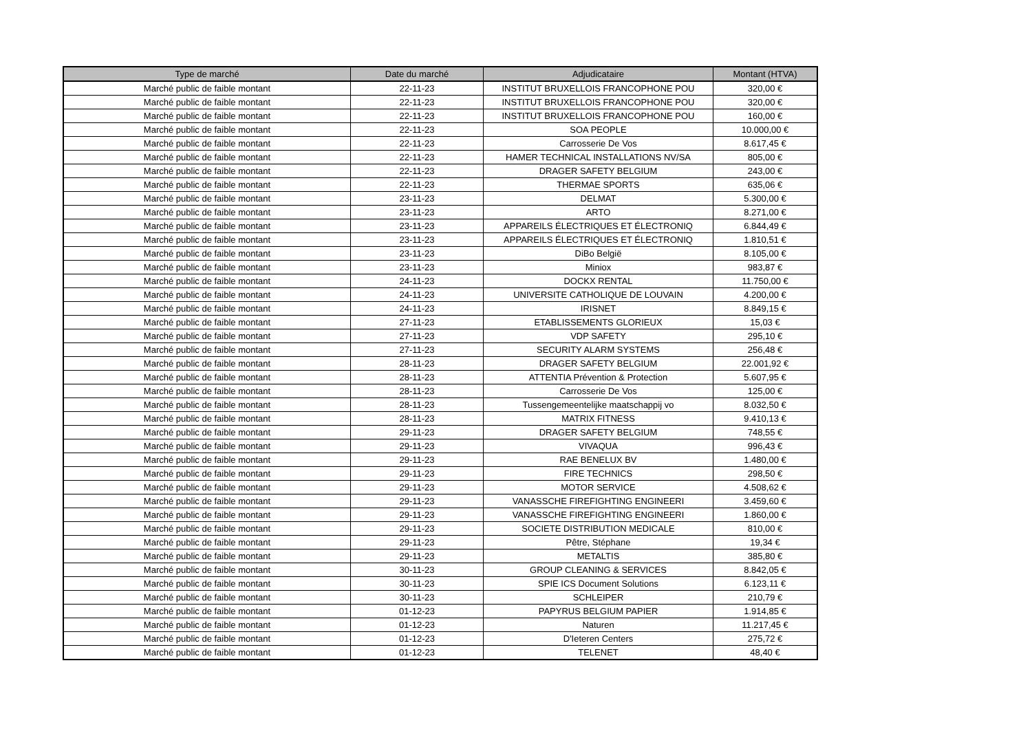| Type de marché | Date du marché | Adjudicataire | Montant (HTVA) |
| --- | --- | --- | --- |
| Marché public de faible montant | 22-11-23 | INSTITUT BRUXELLOIS FRANCOPHONE POU | 320,00 € |
| Marché public de faible montant | 22-11-23 | INSTITUT BRUXELLOIS FRANCOPHONE POU | 320,00 € |
| Marché public de faible montant | 22-11-23 | INSTITUT BRUXELLOIS FRANCOPHONE POU | 160,00 € |
| Marché public de faible montant | 22-11-23 | SOA PEOPLE | 10.000,00 € |
| Marché public de faible montant | 22-11-23 | Carrosserie De Vos | 8.617,45 € |
| Marché public de faible montant | 22-11-23 | HAMER TECHNICAL INSTALLATIONS NV/SA | 805,00 € |
| Marché public de faible montant | 22-11-23 | DRAGER SAFETY BELGIUM | 243,00 € |
| Marché public de faible montant | 22-11-23 | THERMAE SPORTS | 635,06 € |
| Marché public de faible montant | 23-11-23 | DELMAT | 5.300,00 € |
| Marché public de faible montant | 23-11-23 | ARTO | 8.271,00 € |
| Marché public de faible montant | 23-11-23 | APPAREILS ÉLECTRIQUES ET ÉLECTRONIQ | 6.844,49 € |
| Marché public de faible montant | 23-11-23 | APPAREILS ÉLECTRIQUES ET ÉLECTRONIQ | 1.810,51 € |
| Marché public de faible montant | 23-11-23 | DiBo België | 8.105,00 € |
| Marché public de faible montant | 23-11-23 | Miniox | 983,87 € |
| Marché public de faible montant | 24-11-23 | DOCKX RENTAL | 11.750,00 € |
| Marché public de faible montant | 24-11-23 | UNIVERSITE CATHOLIQUE DE LOUVAIN | 4.200,00 € |
| Marché public de faible montant | 24-11-23 | IRISNET | 8.849,15 € |
| Marché public de faible montant | 27-11-23 | ETABLISSEMENTS GLORIEUX | 15,03 € |
| Marché public de faible montant | 27-11-23 | VDP SAFETY | 295,10 € |
| Marché public de faible montant | 27-11-23 | SECURITY ALARM SYSTEMS | 256,48 € |
| Marché public de faible montant | 28-11-23 | DRAGER SAFETY BELGIUM | 22.001,92 € |
| Marché public de faible montant | 28-11-23 | ATTENTIA Prévention & Protection | 5.607,95 € |
| Marché public de faible montant | 28-11-23 | Carrosserie De Vos | 125,00 € |
| Marché public de faible montant | 28-11-23 | Tussengemeentelijke maatschappij vo | 8.032,50 € |
| Marché public de faible montant | 28-11-23 | MATRIX FITNESS | 9.410,13 € |
| Marché public de faible montant | 29-11-23 | DRAGER SAFETY BELGIUM | 748,55 € |
| Marché public de faible montant | 29-11-23 | VIVAQUA | 996,43 € |
| Marché public de faible montant | 29-11-23 | RAE BENELUX BV | 1.480,00 € |
| Marché public de faible montant | 29-11-23 | FIRE TECHNICS | 298,50 € |
| Marché public de faible montant | 29-11-23 | MOTOR SERVICE | 4.508,62 € |
| Marché public de faible montant | 29-11-23 | VANASSCHE FIREFIGHTING ENGINEERI | 3.459,60 € |
| Marché public de faible montant | 29-11-23 | VANASSCHE FIREFIGHTING ENGINEERI | 1.860,00 € |
| Marché public de faible montant | 29-11-23 | SOCIETE DISTRIBUTION MEDICALE | 810,00 € |
| Marché public de faible montant | 29-11-23 | Pêtre, Stéphane | 19,34 € |
| Marché public de faible montant | 29-11-23 | METALTIS | 385,80 € |
| Marché public de faible montant | 30-11-23 | GROUP CLEANING & SERVICES | 8.842,05 € |
| Marché public de faible montant | 30-11-23 | SPIE ICS Document Solutions | 6.123,11 € |
| Marché public de faible montant | 30-11-23 | SCHLEIPER | 210,79 € |
| Marché public de faible montant | 01-12-23 | PAPYRUS BELGIUM PAPIER | 1.914,85 € |
| Marché public de faible montant | 01-12-23 | Naturen | 11.217,45 € |
| Marché public de faible montant | 01-12-23 | D'Ieteren Centers | 275,72 € |
| Marché public de faible montant | 01-12-23 | TELENET | 48,40 € |